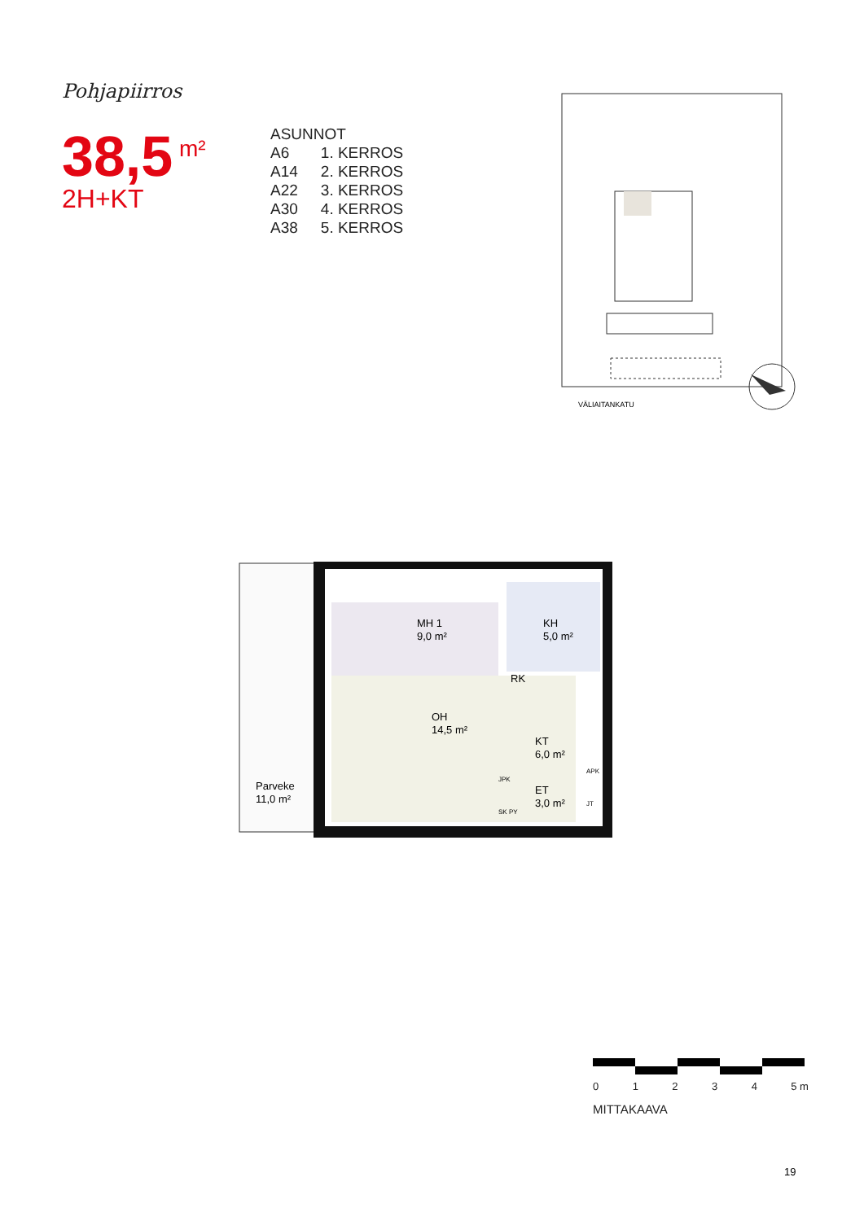Pohjapiirros
38,5<sup>m²</sup>
2H+KT
| ASUNNOT | |
| A6 | 1. KERROS |
| A14 | 2. KERROS |
| A22 | 3. KERROS |
| A30 | 4. KERROS |
| A38 | 5. KERROS |
VÄLIAITANKATU
MH 1
9,0 m²
KH
5,0 m²
RK
OH
14,5 m²
KT
6,0 m²
ET
3,0 m²
Parveke
11,0 m²
JPK
SK PY
APK
JT
0 1 2 3 4 5 m
MITTAKAAVA
19